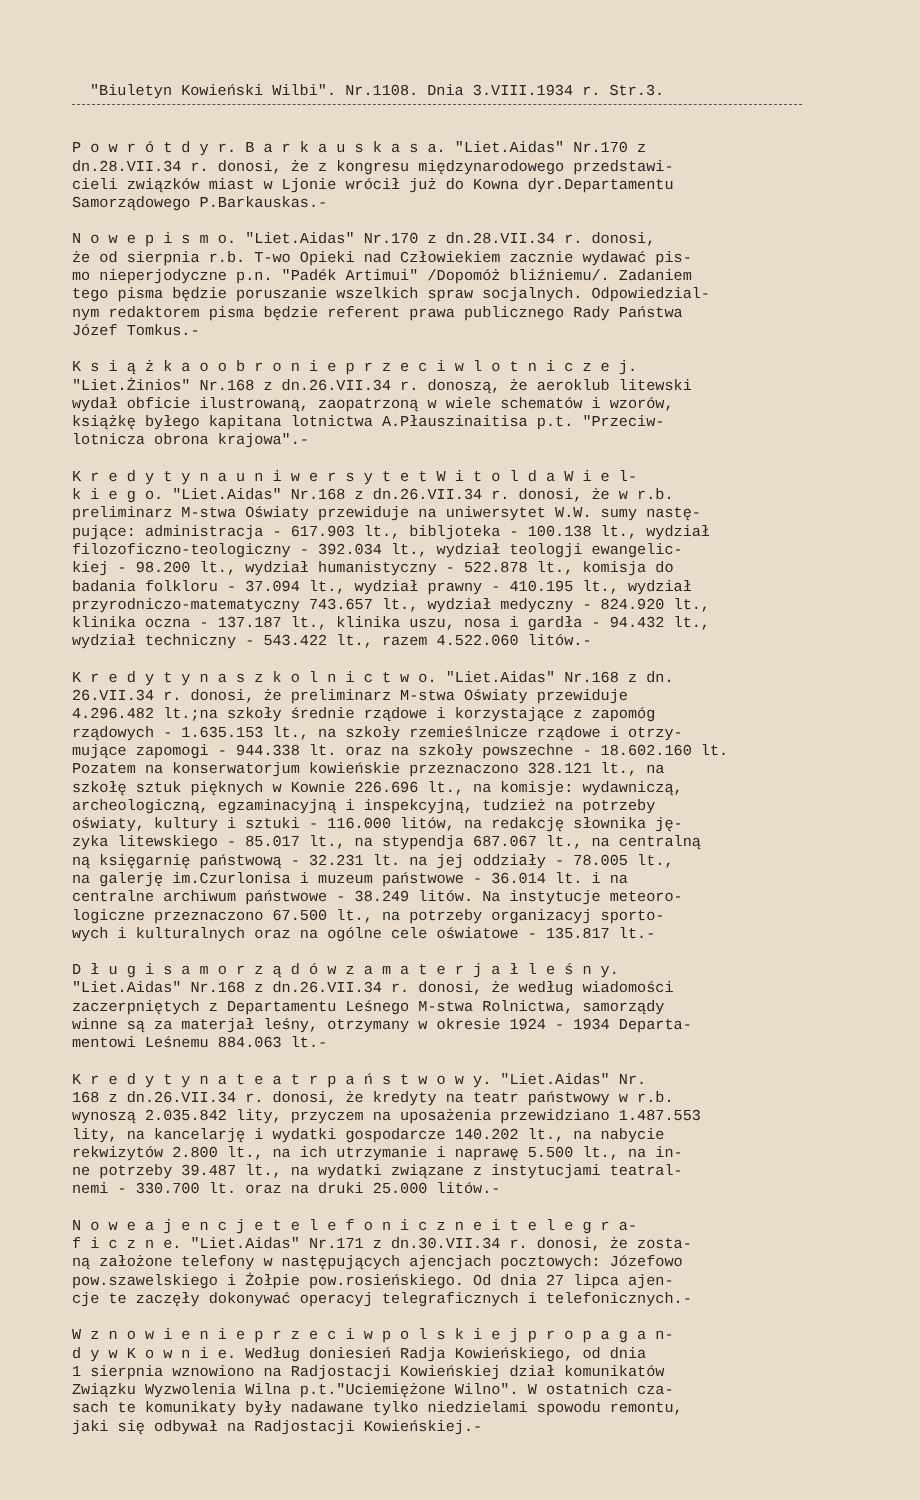"Biuletyn Kowieński Wilbi". Nr.1108. Dnia 3.VIII.1934 r. Str.3.
P o w r ó t d y r. B a r k a u s k a s a. "Liet.Aidas" Nr.170 z dn.28.VII.34 r. donosi, że z kongresu międzynarodowego przedstawi- cieli związków miast w Ljonie wrócił już do Kowna dyr.Departamentu Samorządowego P.Barkauskas.-
N o w e p i s m o. "Liet.Aidas" Nr.170 z dn.28.VII.34 r. donosi, że od sierpnia r.b. T-wo Opieki nad Człowiekiem zacznie wydawać pis- mo nieperjodyczne p.n. "Padék Artimui" /Dopomóż bliźniemu/. Zadaniem tego pisma będzie poruszanie wszelkich spraw socjalnych. Odpowiedzial- nym redaktorem pisma będzie referent prawa publicznego Rady Państwa Józef Tomkus.-
K s i ą ż k a o o b r o n i e p r z e c i w l o t n i c z e j. "Liet.Żinios" Nr.168 z dn.26.VII.34 r. donoszą, że aeroklub litewski wydał obficie ilustrowaną, zaopatrzoną w wiele schematów i wzorów, książkę byłego kapitana lotnictwa A.Płauszinaitisa p.t. "Przeciw- lotnicza obrona krajowa".-
K r e d y t y n a u n i w e r s y t e t W i t o l d a W i e l- k i e g o. "Liet.Aidas" Nr.168 z dn.26.VII.34 r. donosi, że w r.b. preliminarz M-stwa Oświaty przewiduje na uniwersytet W.W. sumy nastę- pujące: administracja - 617.903 lt., bibljoteka - 100.138 lt., wydział filozoficzno-teologiczny - 392.034 lt., wydział teologji ewangelic- kiej - 98.200 lt., wydział humanistyczny - 522.878 lt., komisja do badania folkloru - 37.094 lt., wydział prawny - 410.195 lt., wydział przyrodniczo-matematyczny 743.657 lt., wydział medyczny - 824.920 lt., klinika oczna - 137.187 lt., klinika uszu, nosa i gardła - 94.432 lt., wydział techniczny - 543.422 lt., razem 4.522.060 litów.-
K r e d y t y n a s z k o l n i c t w o. "Liet.Aidas" Nr.168 z dn. 26.VII.34 r. donosi, że preliminarz M-stwa Oświaty przewiduje 4.296.482 lt.;na szkoły średnie rządowe i korzystające z zapomóg rządowych - 1.635.153 lt., na szkoły rzemieślnicze rządowe i otrzy- mujące zapomogi - 944.338 lt. oraz na szkoły powszechne - 18.602.160 lt. Pozatem na konserwatorjum kowieńskie przeznaczono 328.121 lt., na szkołę sztuk pięknych w Kownie 226.696 lt., na komisje: wydawniczą, archeologiczną, egzaminacyjną i inspekcyjną, tudzież na potrzeby oświaty, kultury i sztuki - 116.000 litów, na redakcję słownika ję- zyka litewskiego - 85.017 lt., na stypendja 687.067 lt., na centralną ną księgarnię państwową - 32.231 lt. na jej oddziały - 78.005 lt., na galerję im.Czurlonisa i muzeum państwowe - 36.014 lt. i na centralne archiwum państwowe - 38.249 litów. Na instytucje meteoro- logiczne przeznaczono 67.500 lt., na potrzeby organizacyj sporto- wych i kulturalnych oraz na ogólne cele oświatowe - 135.817 lt.-
D ł u g i s a m o r z ą d ó w z a m a t e r j a ł l e ś n y. "Liet.Aidas" Nr.168 z dn.26.VII.34 r. donosi, że według wiadomości zaczerpniętych z Departamentu Leśnego M-stwa Rolnictwa, samorządy winne są za materjał leśny, otrzymany w okresie 1924 - 1934 Departa- mentowi Leśnemu 884.063 lt.-
K r e d y t y n a t e a t r p a ń s t w o w y. "Liet.Aidas" Nr. 168 z dn.26.VII.34 r. donosi, że kredyty na teatr państwowy w r.b. wynoszą 2.035.842 lity, przyczem na uposażenia przewidziano 1.487.553 lity, na kancelarję i wydatki gospodarcze 140.202 lt., na nabycie rekwizytów 2.800 lt., na ich utrzymanie i naprawę 5.500 lt., na in- ne potrzeby 39.487 lt., na wydatki związane z instytucjami teatral- nemi - 330.700 lt. oraz na druki 25.000 litów.-
N o w e a j e n c j e t e l e f o n i c z n e i t e l e g r a- f i c z n e. "Liet.Aidas" Nr.171 z dn.30.VII.34 r. donosi, że zosta- ną założone telefony w następujących ajencjach pocztowych: Józefowo pow.szawelskiego i Żołpie pow.rosieńskiego. Od dnia 27 lipca ajen- cje te zaczęły dokonywać operacyj telegraficznych i telefonicznych.-
W z n o w i e n i e p r z e c i w p o l s k i e j p r o p a g a n- d y w K o w n i e. Według doniesień Radja Kowieńskiego, od dnia 1 sierpnia wznowiono na Radjostacji Kowieńskiej dział komunikatów Związku Wyzwolenia Wilna p.t."Uciemiężone Wilno". W ostatnich cza- sach te komunikaty były nadawane tylko niedzielami spowodu remontu, jaki się odbywał na Radjostacji Kowieńskiej.-